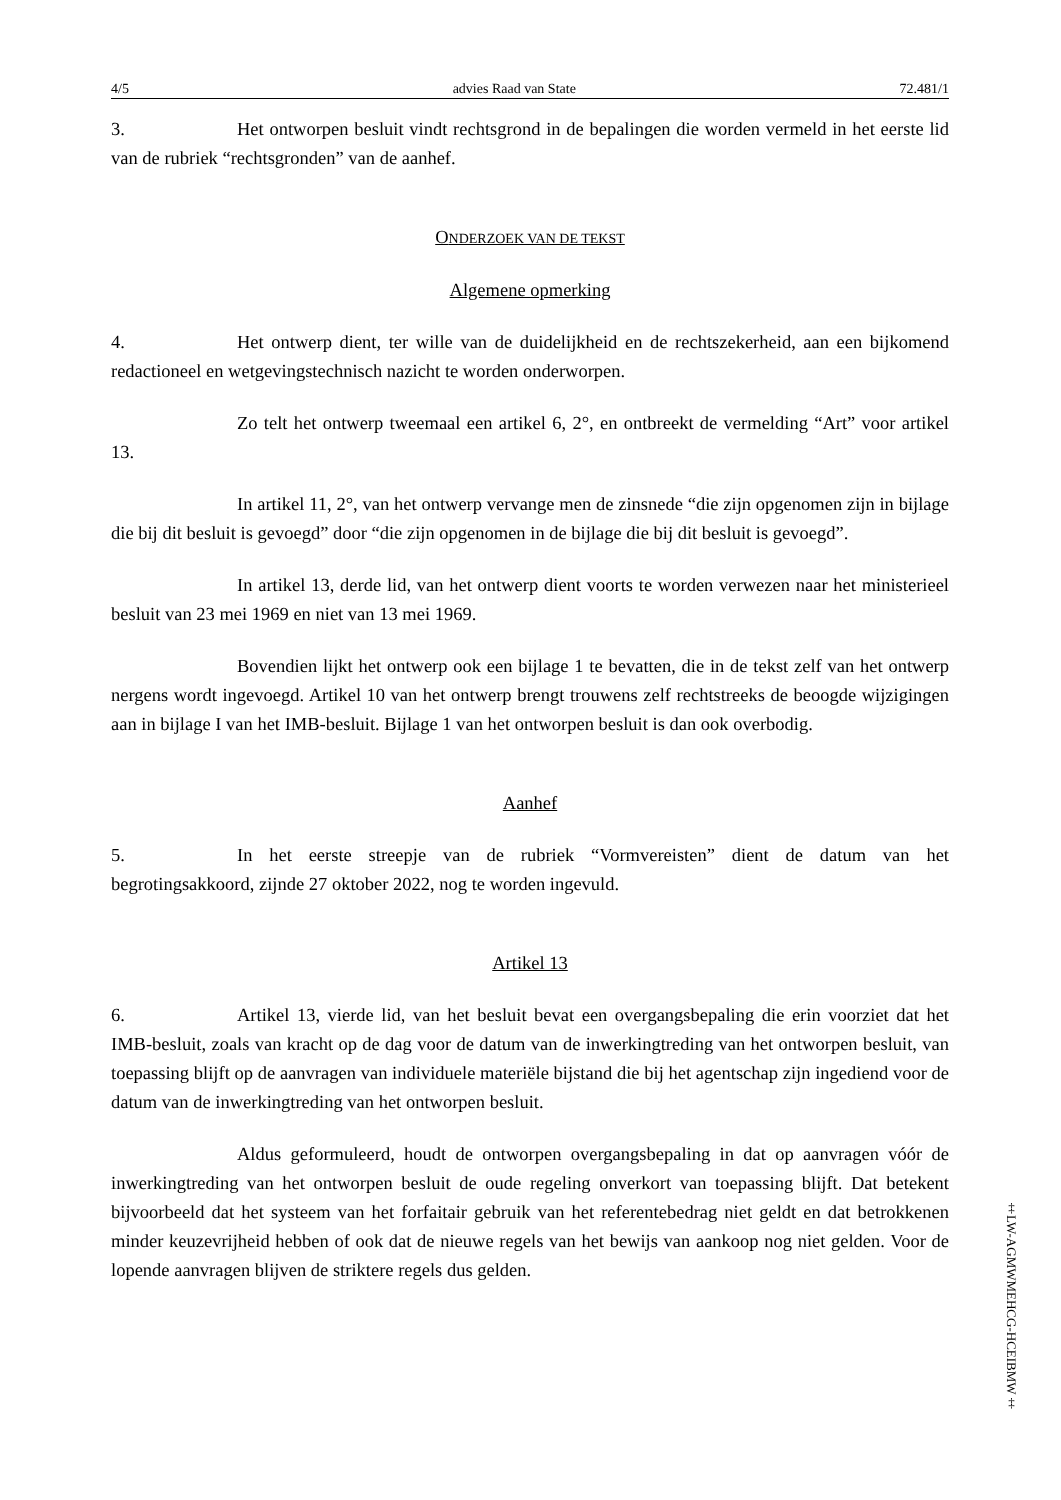4/5 advies Raad van State 72.481/1
3. Het ontworpen besluit vindt rechtsgrond in de bepalingen die worden vermeld in het eerste lid van de rubriek “rechtsgronden” van de aanhef.
ONDERZOEK VAN DE TEKST
Algemene opmerking
4. Het ontwerp dient, ter wille van de duidelijkheid en de rechtszekerheid, aan een bijkomend redactioneel en wetgevingstechnisch nazicht te worden onderworpen.
Zo telt het ontwerp tweemaal een artikel 6, 2°, en ontbreekt de vermelding “Art” voor artikel 13.
In artikel 11, 2°, van het ontwerp vervange men de zinsnede “die zijn opgenomen zijn in bijlage die bij dit besluit is gevoegd” door “die zijn opgenomen in de bijlage die bij dit besluit is gevoegd”.
In artikel 13, derde lid, van het ontwerp dient voorts te worden verwezen naar het ministerieel besluit van 23 mei 1969 en niet van 13 mei 1969.
Bovendien lijkt het ontwerp ook een bijlage 1 te bevatten, die in de tekst zelf van het ontwerp nergens wordt ingevoegd. Artikel 10 van het ontwerp brengt trouwens zelf rechtstreeks de beoogde wijzigingen aan in bijlage I van het IMB-besluit. Bijlage 1 van het ontworpen besluit is dan ook overbodig.
Aanhef
5. In het eerste streepje van de rubriek “Vormvereisten” dient de datum van het begrotingsakkoord, zijnde 27 oktober 2022, nog te worden ingevuld.
Artikel 13
6. Artikel 13, vierde lid, van het besluit bevat een overgangsbepaling die erin voorziet dat het IMB-besluit, zoals van kracht op de dag voor de datum van de inwerkingtreding van het ontworpen besluit, van toepassing blijft op de aanvragen van individuele materiële bijstand die bij het agentschap zijn ingediend voor de datum van de inwerkingtreding van het ontworpen besluit.
Aldus geformuleerd, houdt de ontworpen overgangsbepaling in dat op aanvragen vóór de inwerkingtreding van het ontworpen besluit de oude regeling onverkort van toepassing blijft. Dat betekent bijvoorbeeld dat het systeem van het forfaitair gebruik van het referentebedrag niet geldt en dat betrokkenen minder keuzevrijheid hebben of ook dat de nieuwe regels van het bewijs van aankoop nog niet gelden. Voor de lopende aanvragen blijven de striktere regels dus gelden.
‡LW-AGMWMEHCG-HCEIBMW‡